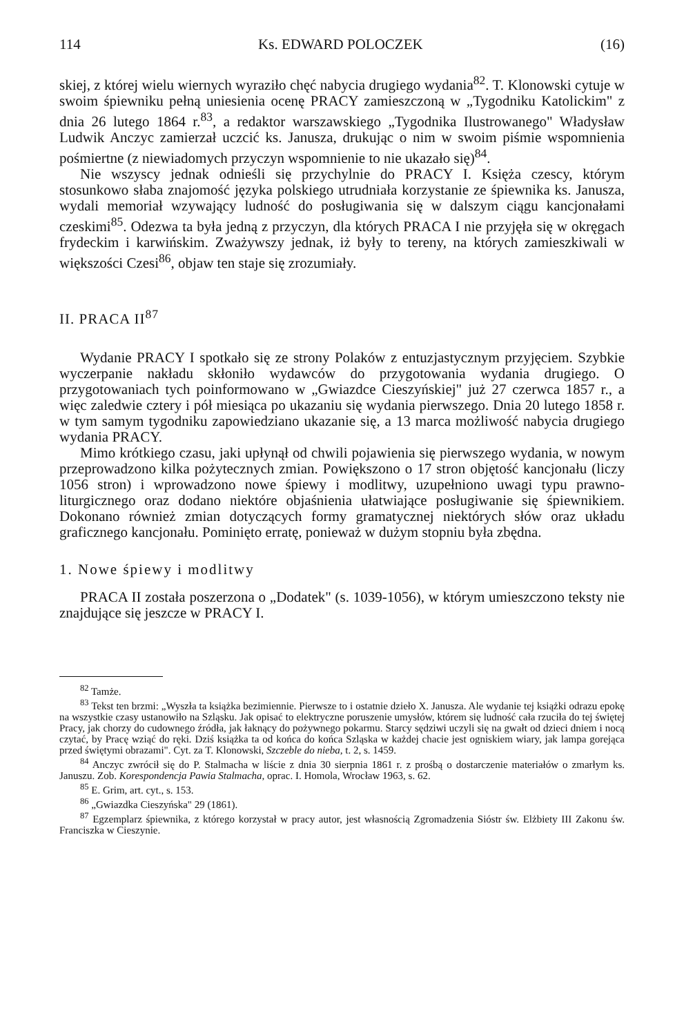114 Ks. EDWARD POLOCZEK (16)
skiej, z której wielu wiernych wyraziło chęć nabycia drugiego wydania<sup>82</sup>. T. Klonowski cytuje w swoim śpiewniku pełną uniesienia ocenę PRACY zamieszczoną w „Tygodniku Katolickim" z dnia 26 lutego 1864 r.<sup>83</sup>, a redaktor warszawskiego „Tygodnika Ilustrowanego" Władysław Ludwik Anczyc zamierzał uczcić ks. Janusza, drukując o nim w swoim piśmie wspomnienia pośmiertne (z niewiadomych przyczyn wspomnienie to nie ukazało się)<sup>84</sup>.
Nie wszyscy jednak odnieśli się przychylnie do PRACY I. Księża czescy, którym stosunkowo słaba znajomość języka polskiego utrudniała korzystanie ze śpiewnika ks. Janusza, wydali memoriał wzywający ludność do posługiwania się w dalszym ciągu kancjonałami czeskimi<sup>85</sup>. Odezwa ta była jedną z przyczyn, dla których PRACA I nie przyjęła się w okręgach frydeckim i karwińskim. Zważywszy jednak, iż były to tereny, na których zamieszkiwali w większości Czesi<sup>86</sup>, objaw ten staje się zrozumiały.
II. PRACA II<sup>87</sup>
Wydanie PRACY I spotkało się ze strony Polaków z entuzjastycznym przyjęciem. Szybkie wyczerpanie nakładu skłoniło wydawców do przygotowania wydania drugiego. O przygotowaniach tych poinformowano w „Gwiazdce Cieszyńskiej" już 27 czerwca 1857 r., a więc zaledwie cztery i pół miesiąca po ukazaniu się wydania pierwszego. Dnia 20 lutego 1858 r. w tym samym tygodniku zapowiedziano ukazanie się, a 13 marca możliwość nabycia drugiego wydania PRACY.
Mimo krótkiego czasu, jaki upłynął od chwili pojawienia się pierwszego wydania, w nowym przeprowadzono kilka pożytecznych zmian. Powiększono o 17 stron objętość kancjonału (liczy 1056 stron) i wprowadzono nowe śpiewy i modlitwy, uzupełniono uwagi typu prawno-liturgicznego oraz dodano niektóre objaśnienia ułatwiające posługiwanie się śpiewnikiem. Dokonano również zmian dotyczących formy gramatycznej niektórych słów oraz układu graficznego kancjonału. Pominięto erratę, ponieważ w dużym stopniu była zbędna.
1. Nowe śpiewy i modlitwy
PRACA II została poszerzona o „Dodatek" (s. 1039-1056), w którym umieszczono teksty nie znajdujące się jeszcze w PRACY I.
<sup>82</sup> Tamże.
<sup>83</sup> Tekst ten brzmi: „Wyszła ta książka bezimiennie. Pierwsze to i ostatnie dzieło X. Janusza. Ale wydanie tej książki odrazu epokę na wszystkie czasy ustanowiło na Szląsku. Jak opisać to elektryczne poruszenie umysłów, którem się ludność cała rzuciła do tej świętej Pracy, jak chorzy do cudownego źródła, jak łaknący do pożywnego pokarmu. Starcy sędziwi uczyli się na gwałt od dzieci dniem i nocą czytać, by Pracę wziąć do ręki. Dziś książka ta od końca do końca Szląska w każdej chacie jest ogniskiem wiary, jak lampa gorejąca przed świętymi obrazami". Cyt. za T. Klonowski, Szczeble do nieba, t. 2, s. 1459.
<sup>84</sup> Anczyc zwrócił się do P. Stalmacha w liście z dnia 30 sierpnia 1861 r. z prośbą o dostarczenie materiałów o zmarłym ks. Januszu. Zob. Korespondencja Pawia Stalmacha, oprac. I. Homola, Wrocław 1963, s. 62.
<sup>85</sup> E. Grim, art. cyt., s. 153.
<sup>86</sup> „Gwiazdka Cieszyńska" 29 (1861).
<sup>87</sup> Egzemplarz śpiewnika, z którego korzystał w pracy autor, jest własnością Zgromadzenia Sióstr św. Elżbiety III Zakonu św. Franciszka w Cieszynie.